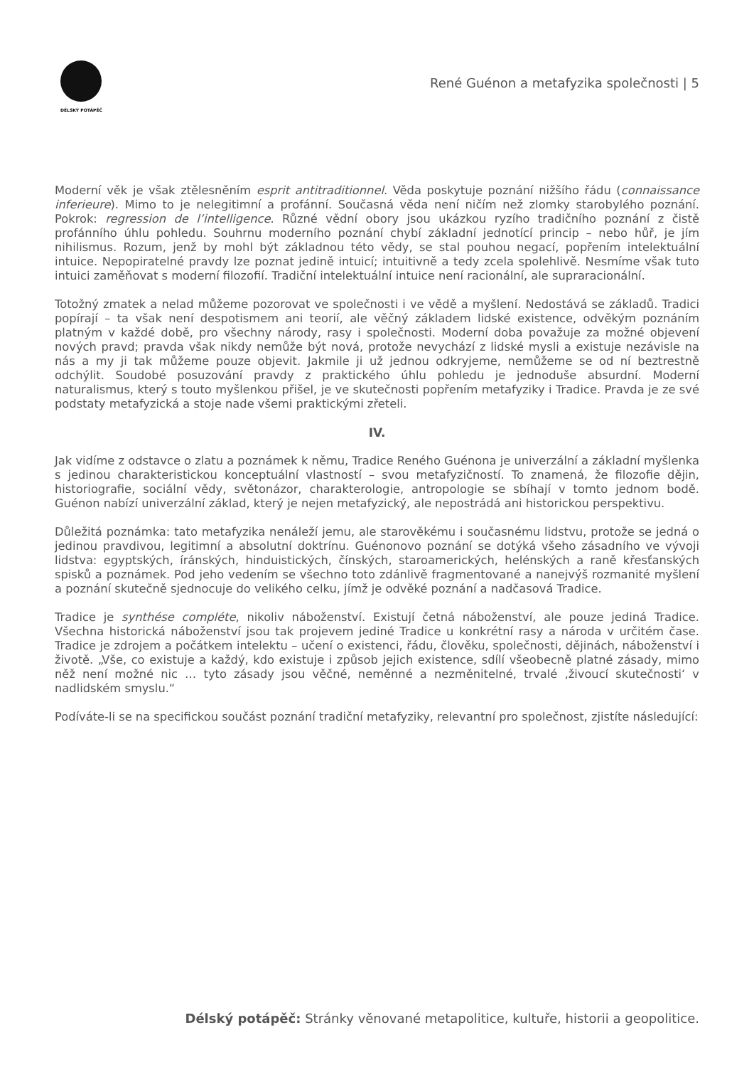DÉLSKÝ POTÁPĚČ
René Guénon a metafyzika společnosti | 5
Moderní věk je však ztělesněním esprit antitraditionnel. Věda poskytuje poznání nižšího řádu (connaissance inferieure). Mimo to je nelegitimní a profánní. Současná věda není ničím než zlomky starobylého poznání. Pokrok: regression de l’intelligence. Různé vědní obory jsou ukázkou ryzího tradičního poznání z čistě profánního úhlu pohledu. Souhrnu moderního poznání chybí základní jednotící princip – nebo hůř, je jím nihilismus. Rozum, jenž by mohl být základnou této vědy, se stal pouhou negací, popřením intelektuální intuice. Nepopiratelné pravdy lze poznat jedině intuicí; intuitivně a tedy zcela spolehlivě. Nesmíme však tuto intuici zaměňovat s moderní filozofií. Tradiční intelektuální intuice není racionální, ale supraracionální.
Totožný zmatek a nelad můžeme pozorovat ve společnosti i ve vědě a myšlení. Nedostává se základů. Tradici popírají – ta však není despotismem ani teorií, ale věčný základem lidské existence, odvěkým poznáním platným v každé době, pro všechny národy, rasy i společnosti. Moderní doba považuje za možné objevení nových pravd; pravda však nikdy nemůže být nová, protože nevychází z lidské mysli a existuje nezávisle na nás a my ji tak můžeme pouze objevit. Jakmile ji už jednou odkryjeme, nemůžeme se od ní beztrestně odchýlit. Soudobé posuzování pravdy z praktického úhlu pohledu je jednoduše absurdní. Moderní naturalismus, který s touto myšlenkou přišel, je ve skutečnosti popřením metafyziky i Tradice. Pravda je ze své podstaty metafyzická a stoje nade všemi praktickými zřeteli.
IV.
Jak vidíme z odstavce o zlatu a poznámek k němu, Tradice Reného Guénona je univerzální a základní myšlenka s jedinou charakteristickou konceptuální vlastností – svou metafyzičností. To znamená, že filozofie dějin, historiografie, sociální vědy, světonázor, charakterologie, antropologie se sbíhají v tomto jednom bodě. Guénon nabízí univerzální základ, který je nejen metafyzický, ale nepostrádá ani historickou perspektivu.
Důležitá poznámka: tato metafyzika nenáleží jemu, ale starověkému i současnému lidstvu, protože se jedná o jedinou pravdivou, legitimní a absolutní doktrínu. Guénonovo poznání se dotýká všeho zásadního ve vývoji lidstva: egyptských, íránských, hinduistických, čínských, staroamerických, helénských a raně křesťanských spisků a poznámek. Pod jeho vedením se všechno toto zdánlivě fragmentované a nanejvýš rozmanité myšlení a poznání skutečně sjednocuje do velikého celku, jímž je odvěké poznání a nadčasová Tradice.
Tradice je synthése compléte, nikoliv náboženství. Existují četná náboženství, ale pouze jediná Tradice. Všechna historická náboženství jsou tak projevem jediné Tradice u konkrétní rasy a národa v určitém čase. Tradice je zdrojem a počátkem intelektu – učení o existenci, řádu, člověku, společnosti, dějinách, náboženství i životě. „Vše, co existuje a každý, kdo existuje i způsob jejich existence, sdílí všeobecně platné zásady, mimo něž není možné nic … tyto zásady jsou věčné, neměnné a nezměnitelné, trvalé ‚živoucí skutečnosti‘ v nadlidském smyslu.“
Podíváte-li se na specifickou součást poznání tradiční metafyziky, relevantní pro společnost, zjistíte následující:
Délský potápěč: Stránky věnované metapolitice, kultuře, historii a geopolitice.